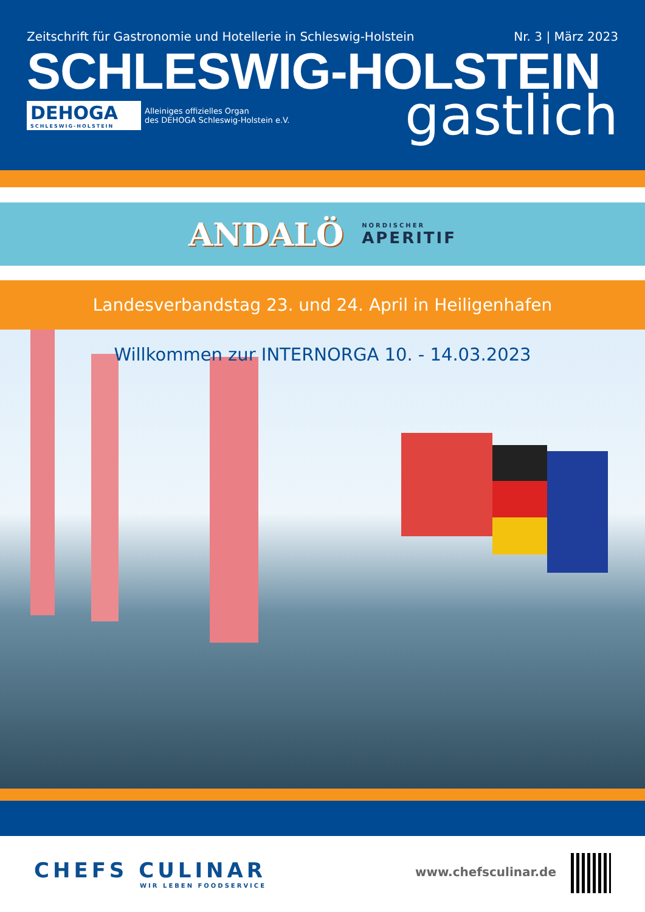Zeitschrift für Gastronomie und Hotellerie in Schleswig-Holstein Nr. 3 | März 2023
SCHLESWIG-HOLSTEIN
DEHOGA
SCHLESWIG-HOLSTEIN
Alleiniges offizielles Organ
des DEHOGA Schleswig-Holstein e.V.
gastlich
ANDALÖ NORDISCHER
APERITIF
Landesverbandstag 23. und 24. April in Heiligenhafen
Willkommen zur INTERNORGA 10. - 14.03.2023
CHEFS CULINAR
WIR LEBEN FOODSERVICE
www.chefsculinar.de